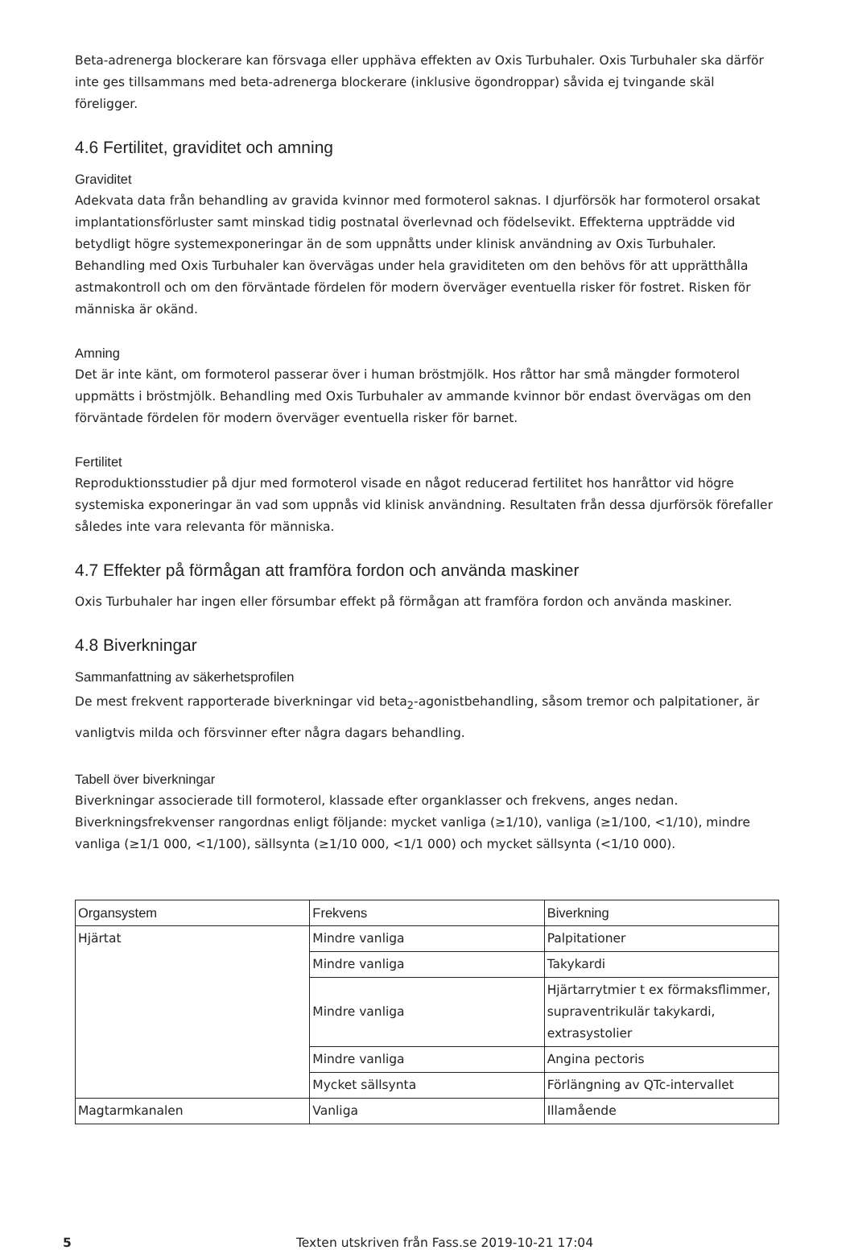Beta-adrenerga blockerare kan försvaga eller upphäva effekten av Oxis Turbuhaler. Oxis Turbuhaler ska därför inte ges tillsammans med beta-adrenerga blockerare (inklusive ögondroppar) såvida ej tvingande skäl föreligger.
4.6 Fertilitet, graviditet och amning
Graviditet
Adekvata data från behandling av gravida kvinnor med formoterol saknas. I djurförsök har formoterol orsakat implantationsförluster samt minskad tidig postnatal överlevnad och födelsevikt. Effekterna uppträdde vid betydligt högre systemexponeringar än de som uppnåtts under klinisk användning av Oxis Turbuhaler. Behandling med Oxis Turbuhaler kan övervägas under hela graviditeten om den behövs för att upprätthålla astmakontroll och om den förväntade fördelen för modern överväger eventuella risker för fostret. Risken för människa är okänd.
Amning
Det är inte känt, om formoterol passerar över i human bröstmjölk. Hos råttor har små mängder formoterol uppmätts i bröstmjölk. Behandling med Oxis Turbuhaler av ammande kvinnor bör endast övervägas om den förväntade fördelen för modern överväger eventuella risker för barnet.
Fertilitet
Reproduktionsstudier på djur med formoterol visade en något reducerad fertilitet hos hanråttor vid högre systemiska exponeringar än vad som uppnås vid klinisk användning. Resultaten från dessa djurförsök förefaller således inte vara relevanta för människa.
4.7 Effekter på förmågan att framföra fordon och använda maskiner
Oxis Turbuhaler har ingen eller försumbar effekt på förmågan att framföra fordon och använda maskiner.
4.8 Biverkningar
Sammanfattning av säkerhetsprofilen
De mest frekvent rapporterade biverkningar vid beta<sub>2</sub>-agonistbehandling, såsom tremor och palpitationer, är vanligtvis milda och försvinner efter några dagars behandling.
Tabell över biverkningar
Biverkningar associerade till formoterol, klassade efter organklasser och frekvens, anges nedan. Biverkningsfrekvenser rangordnas enligt följande: mycket vanliga (≥1/10), vanliga (≥1/100, <1/10), mindre vanliga (≥1/1 000, <1/100), sällsynta (≥1/10 000, <1/1 000) och mycket sällsynta (<1/10 000).
| Organsystem | Frekvens | Biverkning |
| --- | --- | --- |
| Hjärtat | Mindre vanliga | Palpitationer |
| | Mindre vanliga | Takykardi |
| | Mindre vanliga | Hjärtarrytmier t ex förmaksflimmer, supraventrikulär takykardi, extrasystolier |
| | Mindre vanliga | Angina pectoris |
| | Mycket sällsynta | Förlängning av QTc-intervallet |
| Magtarmkanalen | Vanliga | Illamående |
5 Texten utskriven från Fass.se 2019-10-21 17:04